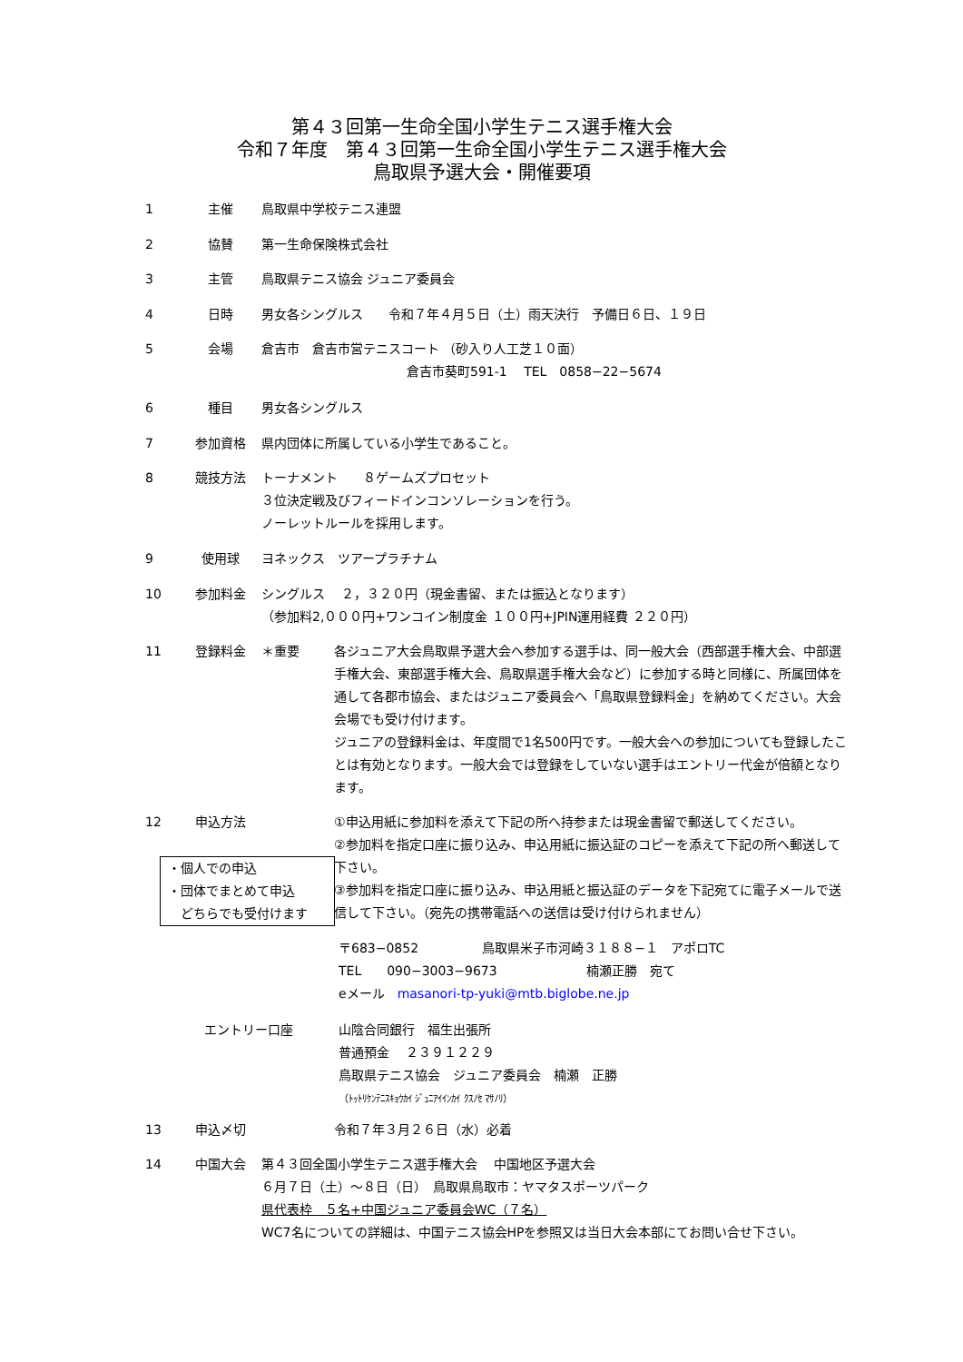第４３回第一生命全国小学生テニス選手権大会
令和７年度　第４３回第一生命全国小学生テニス選手権大会
鳥取県予選大会・開催要項
1 主催 鳥取県中学校テニス連盟
2 協賛 第一生命保険株式会社
3 主管 鳥取県テニス協会 ジュニア委員会
4 日時 男女各シングルス　　令和７年４月５日（土）雨天決行　予備日６日、１９日
5 会場 倉吉市　倉吉市営テニスコート （砂入り人工芝１０面）
倉吉市葵町591-1　 TEL　0858−22−5674
6 種目 男女各シングルス
7 参加資格 県内団体に所属している小学生であること。
8 競技方法 トーナメント　　８ゲームズプロセット
３位決定戦及びフィードインコンソレーションを行う。
ノーレットルールを採用します。
9 使用球 ヨネックス　ツアープラチナム
10 参加料金 シングルス　 ２，３２０円（現金書留、または振込となります）
（参加料2,０００円+ワンコイン制度金 １００円+JPIN運用経費 ２２０円）
11 登録料金 ＊重要 各ジュニア大会鳥取県予選大会へ参加する選手は、同一般大会（西部選手権大会、中部選手権大会、東部選手権大会、鳥取県選手権大会など）に参加する時と同様に、所属団体を通して各郡市協会、またはジュニア委員会へ「鳥取県登録料金」を納めてください。大会会場でも受け付けます。
ジュニアの登録料金は、年度間で1名500円です。一般大会への参加についても登録したことは有効となります。一般大会では登録をしていない選手はエントリー代金が倍額となります。
12 申込方法 ①申込用紙に参加料を添えて下記の所へ持参または現金書留で郵送してください。
②参加料を指定口座に振り込み、申込用紙に振込証のコピーを添えて下記の所へ郵送して下さい。
③参加料を指定口座に振り込み、申込用紙と振込証のデータを下記宛てに電子メールで送信して下さい。（宛先の携帯電話への送信は受け付けられません）
・個人での申込
・団体でまとめて申込
　どちらでも受付けます
〒683−0852　　　　　鳥取県米子市河崎３１８８−１　アポロTC
TEL　　090−3003−9673　　　　　　　楠瀬正勝　宛て
eメール　masanori-tp-yuki@mtb.biglobe.ne.jp
エントリー口座 山陰合同銀行　福生出張所
普通預金　 ２３９１２２９
鳥取県テニス協会　ジュニア委員会　楠瀬　正勝
（ﾄｯﾄﾘｹﾝﾃﾆｽｷｮｳｶｲ ｼﾞｭﾆｱｲｲﾝｶｲ ｸｽﾉｾ ﾏｻﾉﾘ）
13 申込〆切 令和７年３月２６日（水）必着
14 中国大会 第４３回全国小学生テニス選手権大会　 中国地区予選大会
６月７日（土）～８日（日）　鳥取県鳥取市：ヤマタスポーツパーク
県代表枠　５名+中国ジュニア委員会WC（７名）
WC7名についての詳細は、中国テニス協会HPを参照又は当日大会本部にてお問い合せ下さい。